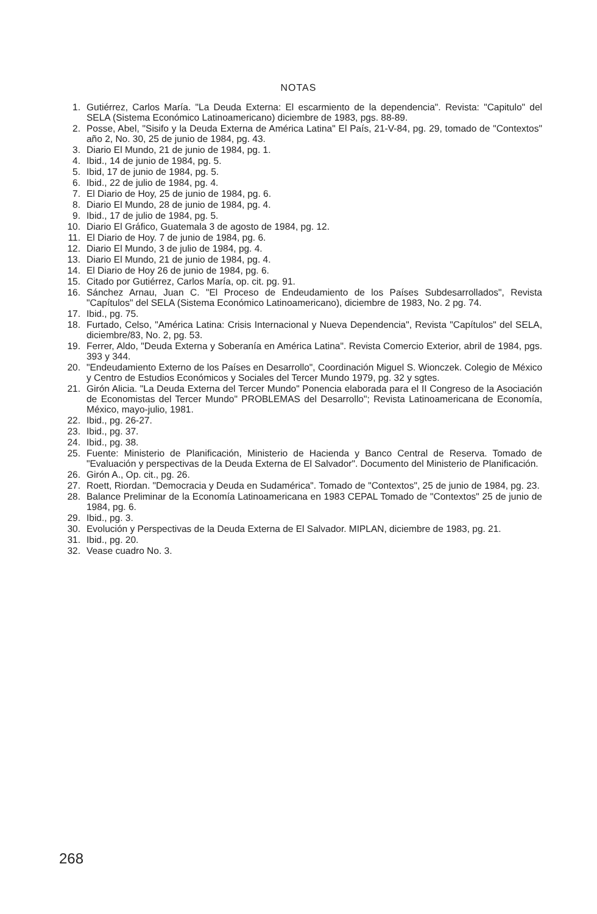NOTAS
1. Gutiérrez, Carlos María. "La Deuda Externa: El escarmiento de la dependencia". Revista: "Capitulo" del SELA (Sistema Económico Latinoamericano) diciembre de 1983, pgs. 88-89.
2. Posse, Abel, "Sisifo y la Deuda Externa de América Latina" El País, 21-V-84, pg. 29, tomado de "Contextos" año 2, No. 30, 25 de junio de 1984, pg. 43.
3. Diario El Mundo, 21 de junio de 1984, pg. 1.
4. Ibid., 14 de junio de 1984, pg. 5.
5. Ibid, 17 de junio de 1984, pg. 5.
6. Ibid., 22 de julio de 1984, pg. 4.
7. El Diario de Hoy, 25 de junio de 1984, pg. 6.
8. Diario El Mundo, 28 de junio de 1984, pg. 4.
9. Ibid., 17 de julio de 1984, pg. 5.
10. Diario El Gráfico, Guatemala 3 de agosto de 1984, pg. 12.
11. El Diario de Hoy. 7 de junio de 1984, pg. 6.
12. Diario El Mundo, 3 de julio de 1984, pg. 4.
13. Diario El Mundo, 21 de junio de 1984, pg. 4.
14. El Diario de Hoy 26 de junio de 1984, pg. 6.
15. Citado por Gutiérrez, Carlos María, op. cit. pg. 91.
16. Sánchez Arnau, Juan C. "El Proceso de Endeudamiento de los Países Subdesarrollados", Revista "Capítulos" del SELA (Sistema Económico Latinoamericano), diciembre de 1983, No. 2 pg. 74.
17. Ibid., pg. 75.
18. Furtado, Celso, "América Latina: Crisis Internacional y Nueva Dependencia", Revista "Capítulos" del SELA, diciembre/83, No. 2, pg. 53.
19. Ferrer, Aldo, "Deuda Externa y Soberanía en América Latina". Revista Comercio Exterior, abril de 1984, pgs. 393 y 344.
20. "Endeudamiento Externo de los Países en Desarrollo", Coordinación Miguel S. Wionczek. Colegio de México y Centro de Estudios Económicos y Sociales del Tercer Mundo 1979, pg. 32 y sgtes.
21. Girón Alicia. "La Deuda Externa del Tercer Mundo" Ponencia elaborada para el II Congreso de la Asociación de Economistas del Tercer Mundo" PROBLEMAS del Desarrollo"; Revista Latinoamericana de Economía, México, mayo-julio, 1981.
22. Ibid., pg. 26-27.
23. Ibid., pg. 37.
24. Ibid., pg. 38.
25. Fuente: Ministerio de Planificación, Ministerio de Hacienda y Banco Central de Reserva. Tomado de "Evaluación y perspectivas de la Deuda Externa de El Salvador". Documento del Ministerio de Planificación.
26. Girón A., Op. cit., pg. 26.
27. Roett, Riordan. "Democracia y Deuda en Sudamérica". Tomado de "Contextos", 25 de junio de 1984, pg. 23.
28. Balance Preliminar de la Economía Latinoamericana en 1983 CEPAL Tomado de "Contextos" 25 de junio de 1984, pg. 6.
29. Ibid., pg. 3.
30. Evolución y Perspectivas de la Deuda Externa de El Salvador. MIPLAN, diciembre de 1983, pg. 21.
31. Ibid., pg. 20.
32. Vease cuadro No. 3.
268